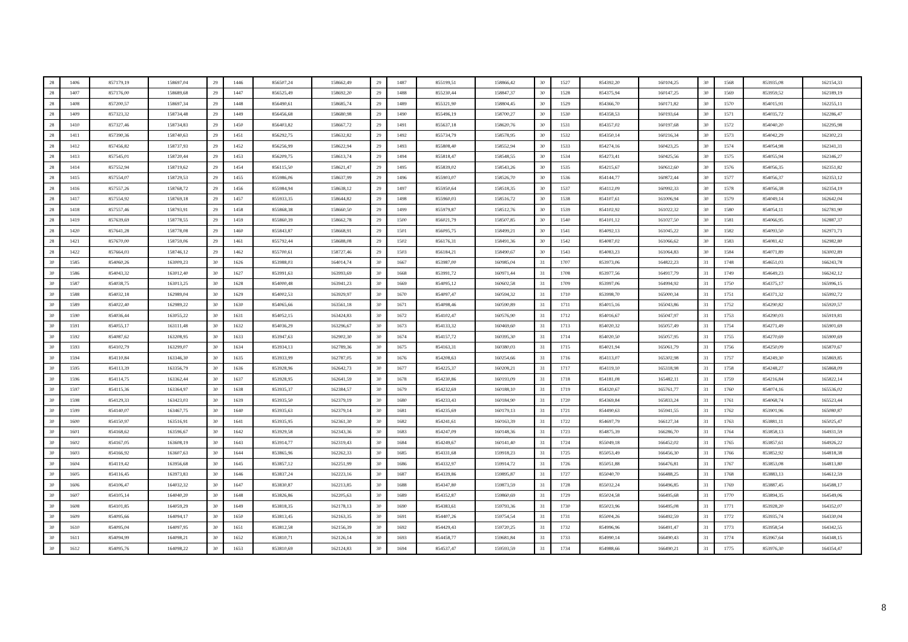| 28 | 1406 | 857179,19 | 158697,04 | 29 | 1446 | 856507,24 | 158662,49 | 29 | 1487 | 855199,51 | 158866,42 | 30 | 1527 | 854392,20 | 160104,25 | 30 | 1568 | 853935,08 | 162154,33 |
| 28 | 1407 | 857176,00 | 158689,68 | 29 | 1447 | 856525,49 | 158692,20 | 29 | 1488 | 855230,44 | 158847,37 | 30 | 1528 | 854375,94 | 160147,25 | 30 | 1569 | 853959,52 | 162189,19 |
| 28 | 1408 | 857200,57 | 158697,34 | 29 | 1448 | 856490,61 | 158685,74 | 29 | 1489 | 855321,90 | 158804,45 | 30 | 1529 | 854366,70 | 160171,82 | 30 | 1570 | 854015,91 | 162255,11 |
| 28 | 1409 | 857323,32 | 158734,48 | 29 | 1449 | 856456,68 | 158680,98 | 29 | 1490 | 855496,19 | 158700,27 | 30 | 1530 | 854358,53 | 160193,64 | 30 | 1571 | 854035,72 | 162286,47 |
| 28 | 1410 | 857327,46 | 158734,83 | 29 | 1450 | 856403,82 | 158667,72 | 29 | 1491 | 855637,18 | 158620,76 | 30 | 1531 | 854357,02 | 160197,68 | 30 | 1572 | 854040,20 | 162295,98 |
| 28 | 1411 | 857390,36 | 158740,63 | 29 | 1451 | 856292,75 | 158632,82 | 29 | 1492 | 855734,79 | 158578,95 | 30 | 1532 | 854350,14 | 160216,34 | 30 | 1573 | 854042,29 | 162302,23 |
| 28 | 1412 | 857456,82 | 158737,93 | 29 | 1452 | 856256,99 | 158622,94 | 29 | 1493 | 855808,40 | 158552,94 | 30 | 1533 | 854274,16 | 160423,25 | 30 | 1574 | 854054,98 | 162341,31 |
| 28 | 1413 | 857545,01 | 158720,44 | 29 | 1453 | 856209,75 | 158613,74 | 29 | 1494 | 855818,47 | 158548,55 | 30 | 1534 | 854273,41 | 160425,56 | 30 | 1575 | 854055,94 | 162346,27 |
| 28 | 1414 | 857552,94 | 158719,62 | 29 | 1454 | 856115,50 | 158621,47 | 29 | 1495 | 855839,02 | 158543,26 | 30 | 1535 | 854215,67 | 160612,60 | 30 | 1576 | 854056,35 | 162351,82 |
| 28 | 1415 | 857554,07 | 158729,53 | 29 | 1455 | 855986,06 | 158637,99 | 29 | 1496 | 855903,07 | 158526,70 | 30 | 1536 | 854144,77 | 160872,44 | 30 | 1577 | 854056,37 | 162353,12 |
| 28 | 1416 | 857557,26 | 158768,72 | 29 | 1456 | 855984,94 | 158638,12 | 29 | 1497 | 855950,64 | 158518,35 | 30 | 1537 | 854112,09 | 160992,33 | 30 | 1578 | 854056,38 | 162354,19 |
| 28 | 1417 | 857554,92 | 158769,18 | 29 | 1457 | 855933,35 | 158644,82 | 29 | 1498 | 855960,03 | 158516,72 | 30 | 1538 | 854107,61 | 161006,94 | 30 | 1579 | 854049,14 | 162642,04 |
| 28 | 1418 | 857557,46 | 158793,91 | 29 | 1458 | 855868,38 | 158660,50 | 29 | 1499 | 855979,87 | 158512,76 | 30 | 1539 | 854102,92 | 161022,32 | 30 | 1580 | 854054,11 | 162781,90 |
| 28 | 1419 | 857639,69 | 158778,55 | 29 | 1459 | 855860,39 | 158662,78 | 29 | 1500 | 856021,79 | 158507,85 | 30 | 1540 | 854101,12 | 161027,50 | 30 | 1581 | 854066,95 | 162887,37 |
| 28 | 1420 | 857641,28 | 158778,08 | 29 | 1460 | 855843,87 | 158668,91 | 29 | 1501 | 856095,75 | 158499,21 | 30 | 1541 | 854092,13 | 161045,22 | 30 | 1582 | 854093,50 | 162971,71 |
| 28 | 1421 | 857670,00 | 158759,06 | 29 | 1461 | 855792,44 | 158688,08 | 29 | 1502 | 856176,31 | 158491,36 | 30 | 1542 | 854087,02 | 161066,62 | 30 | 1583 | 854081,42 | 162982,80 |
| 28 | 1422 | 857664,03 | 158746,12 | 29 | 1462 | 855700,61 | 158727,46 | 29 | 1503 | 856184,21 | 158490,67 | 30 | 1543 | 854083,23 | 161064,83 | 30 | 1584 | 854071,89 | 163002,89 |
| 30 | 1585 | 854060,26 | 163009,23 | 30 | 1626 | 853988,03 | 164014,74 | 30 | 1667 | 853987,00 | 160985,04 | 31 | 1707 | 853973,06 | 164822,23 | 31 | 1748 | 854651,03 | 166243,78 |
| 30 | 1586 | 854043,32 | 163012,40 | 30 | 1627 | 853991,63 | 163993,69 | 30 | 1668 | 853991,72 | 160971,44 | 31 | 1708 | 853977,56 | 164917,79 | 31 | 1749 | 854649,23 | 166242,12 |
| 30 | 1587 | 854038,75 | 163013,25 | 30 | 1628 | 854000,48 | 163941,23 | 30 | 1669 | 854095,12 | 160602,58 | 31 | 1709 | 853997,06 | 164994,92 | 31 | 1750 | 854375,17 | 165996,15 |
| 30 | 1588 | 854032,18 | 162989,04 | 30 | 1629 | 854002,53 | 163929,97 | 30 | 1670 | 854097,47 | 160594,32 | 31 | 1710 | 853998,70 | 165000,34 | 31 | 1751 | 854371,32 | 165992,72 |
| 30 | 1589 | 854022,40 | 162989,22 | 30 | 1630 | 854065,66 | 163561,18 | 30 | 1671 | 854098,46 | 160590,89 | 31 | 1711 | 854015,16 | 165043,86 | 31 | 1752 | 854290,82 | 165920,57 |
| 30 | 1590 | 854036,44 | 163055,22 | 30 | 1631 | 854052,15 | 163424,83 | 30 | 1672 | 854102,47 | 160576,90 | 31 | 1712 | 854016,67 | 165047,97 | 31 | 1753 | 854290,03 | 165919,81 |
| 30 | 1591 | 854055,17 | 163111,48 | 30 | 1632 | 854036,29 | 163296,67 | 30 | 1673 | 854133,32 | 160469,60 | 31 | 1713 | 854020,32 | 165057,49 | 31 | 1754 | 854271,49 | 165901,69 |
| 30 | 1592 | 854087,62 | 163208,95 | 30 | 1633 | 853947,63 | 162902,30 | 30 | 1674 | 854157,72 | 160395,30 | 31 | 1714 | 854020,50 | 165057,95 | 31 | 1755 | 854270,69 | 165900,69 |
| 30 | 1593 | 854102,79 | 163299,07 | 30 | 1634 | 853934,13 | 162789,36 | 30 | 1675 | 854163,31 | 160380,03 | 31 | 1715 | 854021,94 | 165061,79 | 31 | 1756 | 854250,09 | 165870,67 |
| 30 | 1594 | 854110,84 | 163346,30 | 30 | 1635 | 853933,99 | 162787,05 | 30 | 1676 | 854208,63 | 160254,66 | 31 | 1716 | 854113,07 | 165302,98 | 31 | 1757 | 854249,30 | 165869,85 |
| 30 | 1595 | 854113,39 | 163356,79 | 30 | 1636 | 853928,96 | 162642,73 | 30 | 1677 | 854225,37 | 160208,21 | 31 | 1717 | 854119,10 | 165318,98 | 31 | 1758 | 854248,27 | 165868,09 |
| 30 | 1596 | 854114,75 | 163362,44 | 30 | 1637 | 853928,95 | 162641,59 | 30 | 1678 | 854230,86 | 160193,09 | 31 | 1718 | 854181,08 | 165482,11 | 31 | 1759 | 854216,84 | 165822,14 |
| 30 | 1597 | 854115,36 | 163364,97 | 30 | 1638 | 853935,37 | 162384,57 | 30 | 1679 | 854232,69 | 160188,10 | 31 | 1719 | 854320,67 | 165761,77 | 31 | 1760 | 854074,16 | 165536,02 |
| 30 | 1598 | 854129,33 | 163423,03 | 30 | 1639 | 853935,50 | 162379,19 | 30 | 1680 | 854233,43 | 160184,90 | 31 | 1720 | 854369,84 | 165833,24 | 31 | 1761 | 854068,74 | 165523,44 |
| 30 | 1599 | 854140,07 | 163467,75 | 30 | 1640 | 853935,63 | 162379,14 | 30 | 1681 | 854235,69 | 160179,13 | 31 | 1721 | 854490,63 | 165941,55 | 31 | 1762 | 853901,96 | 165080,87 |
| 30 | 1600 | 854150,97 | 163516,91 | 30 | 1641 | 853935,95 | 162361,30 | 30 | 1682 | 854241,61 | 160163,39 | 31 | 1722 | 854697,79 | 166127,34 | 31 | 1763 | 853881,11 | 165025,47 |
| 30 | 1601 | 854168,62 | 163596,67 | 30 | 1642 | 853929,58 | 162343,36 | 30 | 1683 | 854247,09 | 160148,36 | 31 | 1723 | 854875,39 | 166286,70 | 31 | 1764 | 853858,13 | 164931,59 |
| 30 | 1602 | 854167,05 | 163608,19 | 30 | 1643 | 853914,77 | 162319,43 | 30 | 1684 | 854249,67 | 160141,40 | 31 | 1724 | 855049,18 | 166452,02 | 31 | 1765 | 853857,61 | 164926,22 |
| 30 | 1603 | 854166,92 | 163607,63 | 30 | 1644 | 853865,96 | 162262,33 | 30 | 1685 | 854331,68 | 159918,23 | 31 | 1725 | 855053,49 | 166456,30 | 31 | 1766 | 853852,92 | 164818,38 |
| 30 | 1604 | 854119,42 | 163956,68 | 30 | 1645 | 853857,12 | 162251,99 | 30 | 1686 | 854332,97 | 159914,72 | 31 | 1726 | 855051,88 | 166476,81 | 31 | 1767 | 853853,08 | 164813,80 |
| 30 | 1605 | 854116,45 | 163973,83 | 30 | 1646 | 853837,24 | 162223,16 | 30 | 1687 | 854339,86 | 159895,87 | 31 | 1727 | 855040,70 | 166488,25 | 31 | 1768 | 853883,13 | 164612,59 |
| 30 | 1606 | 854106,47 | 164032,32 | 30 | 1647 | 853830,87 | 162213,85 | 30 | 1688 | 854347,80 | 159873,59 | 31 | 1728 | 855032,24 | 166496,85 | 31 | 1769 | 853887,45 | 164588,17 |
| 30 | 1607 | 854105,14 | 164040,20 | 30 | 1648 | 853826,86 | 162205,63 | 30 | 1689 | 854352,87 | 159860,69 | 31 | 1729 | 855024,58 | 166495,68 | 31 | 1770 | 853894,35 | 164549,06 |
| 30 | 1608 | 854101,85 | 164059,29 | 30 | 1649 | 853818,35 | 162178,13 | 30 | 1690 | 854383,61 | 159793,36 | 31 | 1730 | 855023,96 | 166495,08 | 31 | 1771 | 853928,20 | 164352,07 |
| 30 | 1609 | 854095,66 | 164094,17 | 30 | 1650 | 853813,45 | 162163,35 | 30 | 1691 | 854407,26 | 159754,54 | 31 | 1731 | 855004,26 | 166492,59 | 31 | 1772 | 853935,74 | 164330,04 |
| 30 | 1610 | 854095,04 | 164097,95 | 30 | 1651 | 853812,58 | 162156,39 | 30 | 1692 | 854429,43 | 159720,25 | 31 | 1732 | 854996,96 | 166491,47 | 31 | 1773 | 853958,54 | 164342,55 |
| 30 | 1611 | 854094,99 | 164098,21 | 30 | 1652 | 853810,71 | 162126,14 | 30 | 1693 | 854458,77 | 159681,84 | 31 | 1733 | 854990,14 | 166490,43 | 31 | 1774 | 853967,64 | 164348,15 |
| 30 | 1612 | 854095,76 | 164098,22 | 30 | 1653 | 853810,69 | 162124,83 | 30 | 1694 | 854537,47 | 159593,59 | 31 | 1734 | 854988,66 | 166490,21 | 31 | 1775 | 853976,30 | 164354,47 |
8